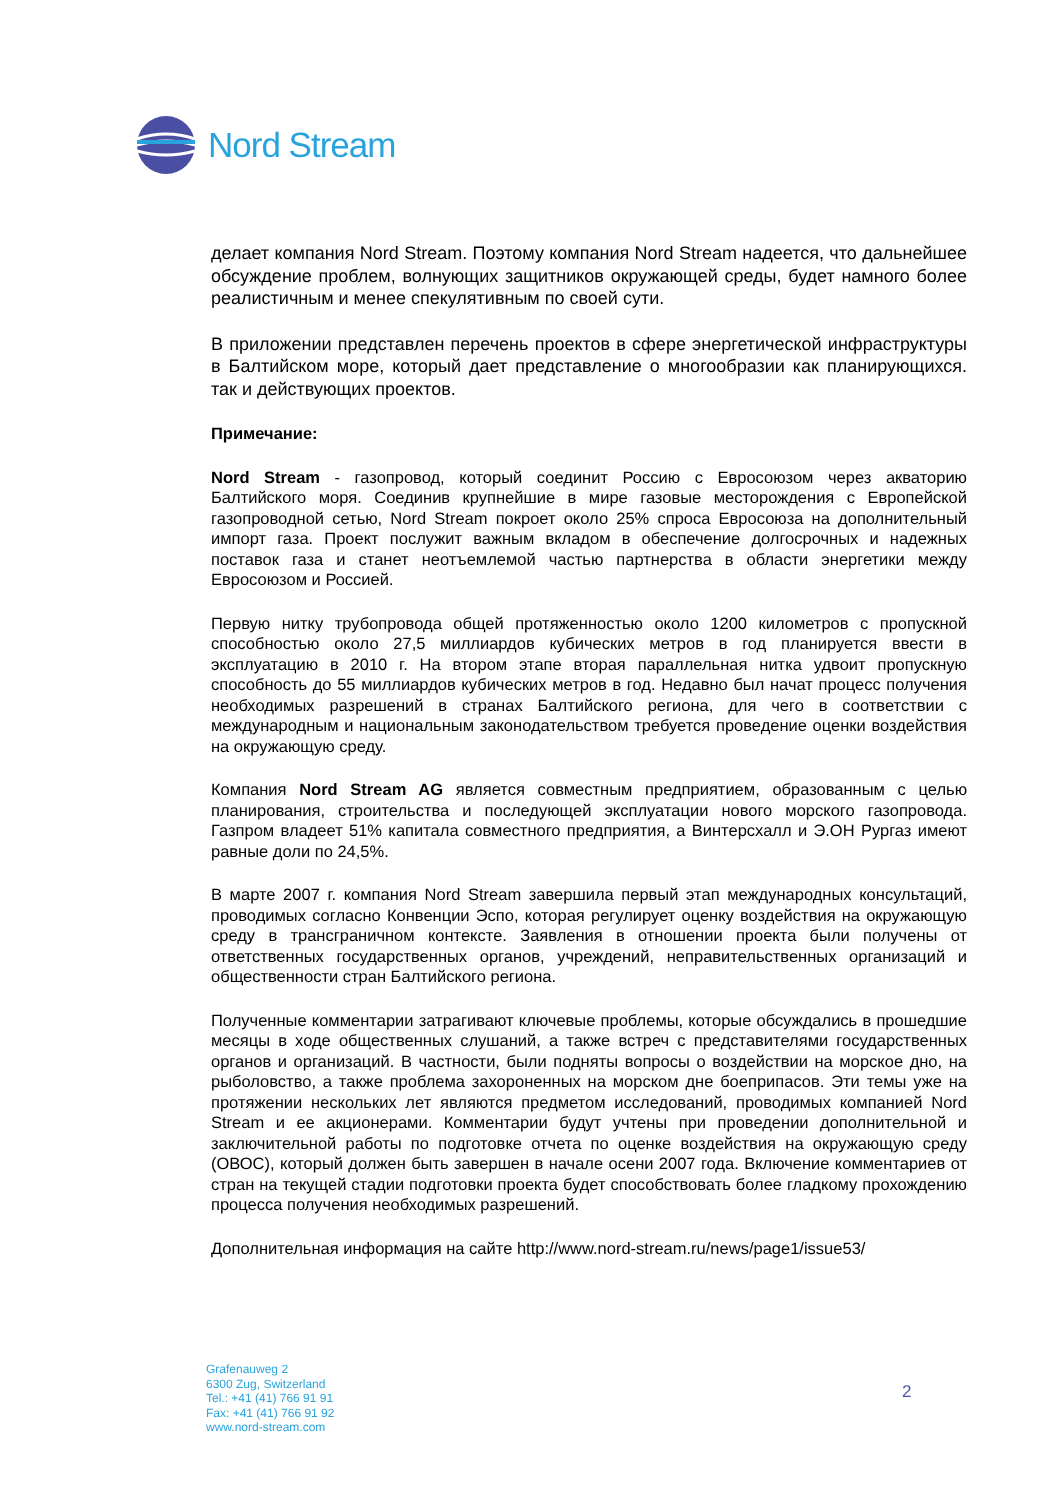Nord Stream
делает компания Nord Stream. Поэтому компания Nord Stream надеется, что дальнейшее обсуждение проблем, волнующих защитников окружающей среды, будет намного более реалистичным и менее спекулятивным по своей сути.
В приложении представлен перечень проектов в сфере энергетической инфраструктуры в Балтийском море, который дает представление о многообразии как планирующихся. так и действующих проектов.
Примечание:
Nord Stream - газопровод, который соединит Россию с Евросоюзом через акваторию Балтийского моря. Соединив крупнейшие в мире газовые месторождения с Европейской газопроводной сетью, Nord Stream покроет около 25% спроса Евросоюза на дополнительный импорт газа. Проект послужит важным вкладом в обеспечение долгосрочных и надежных поставок газа и станет неотъемлемой частью партнерства в области энергетики между Евросоюзом и Россией.
Первую нитку трубопровода общей протяженностью около 1200 километров с пропускной способностью около 27,5 миллиардов кубических метров в год планируется ввести в эксплуатацию в 2010 г. На втором этапе вторая параллельная нитка удвоит пропускную способность до 55 миллиардов кубических метров в год. Недавно был начат процесс получения необходимых разрешений в странах Балтийского региона, для чего в соответствии с международным и национальным законодательством требуется проведение оценки воздействия на окружающую среду.
Компания Nord Stream AG является совместным предприятием, образованным с целью планирования, строительства и последующей эксплуатации нового морского газопровода. Газпром владеет 51% капитала совместного предприятия, а Винтерсхалл и Э.ОН Рургаз имеют равные доли по 24,5%.
В марте 2007 г. компания Nord Stream завершила первый этап международных консультаций, проводимых согласно Конвенции Эспо, которая регулирует оценку воздействия на окружающую среду в трансграничном контексте. Заявления в отношении проекта были получены от ответственных государственных органов, учреждений, неправительственных организаций и общественности стран Балтийского региона.
Полученные комментарии затрагивают ключевые проблемы, которые обсуждались в прошедшие месяцы в ходе общественных слушаний, а также встреч с представителями государственных органов и организаций. В частности, были подняты вопросы о воздействии на морское дно, на рыболовство, а также проблема захороненных на морском дне боеприпасов. Эти темы уже на протяжении нескольких лет являются предметом исследований, проводимых компанией Nord Stream и ее акционерами. Комментарии будут учтены при проведении дополнительной и заключительной работы по подготовке отчета по оценке воздействия на окружающую среду (ОВОС), который должен быть завершен в начале осени 2007 года. Включение комментариев от стран на текущей стадии подготовки проекта будет способствовать более гладкому прохождению процесса получения необходимых разрешений.
Дополнительная информация на сайте http://www.nord-stream.ru/news/page1/issue53/
Grafenauweg 2
6300 Zug, Switzerland
Tel.: +41 (41) 766 91 91
Fax: +41 (41) 766 91 92
www.nord-stream.com
2